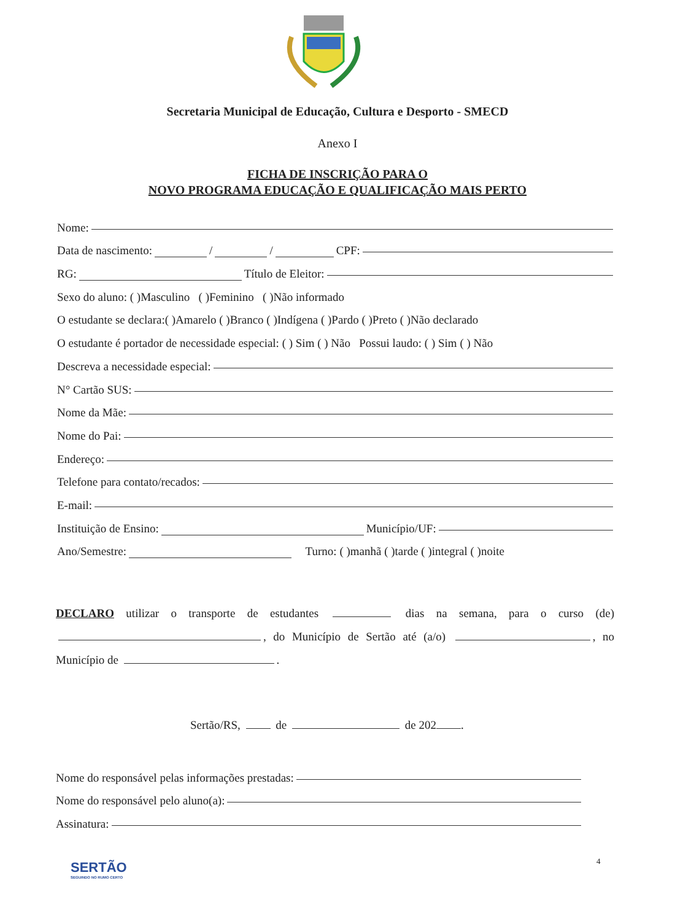Secretaria Municipal de Educação, Cultura e Desporto - SMECD
Anexo I
FICHA DE INSCRIÇÃO PARA O
NOVO PROGRAMA EDUCAÇÃO E QUALIFICAÇÃO MAIS PERTO
Nome:
Data de nascimento: / / CPF:
RG: Título de Eleitor:
Sexo do aluno: ( )Masculino ( )Feminino ( )Não informado
O estudante se declara:( )Amarelo ( )Branco ( )Indígena ( )Pardo ( )Preto ( )Não declarado
O estudante é portador de necessidade especial: ( ) Sim ( ) Não Possui laudo: ( ) Sim ( ) Não
Descreva a necessidade especial:
N° Cartão SUS:
Nome da Mãe:
Nome do Pai:
Endereço:
Telefone para contato/recados:
E-mail:
Instituição de Ensino: Município/UF:
Ano/Semestre: Turno: ( )manhã ( )tarde ( )integral ( )noite
DECLARO utilizar o transporte de estudantes dias na semana, para o curso (de) , do Município de Sertão até (a/o) , no Município de .
Sertão/RS, de de 202 .
Nome do responsável pelas informações prestadas:
Nome do responsável pelo aluno(a):
Assinatura:
SERTÃO
SEGUINDO NO RUMO CERTO
4